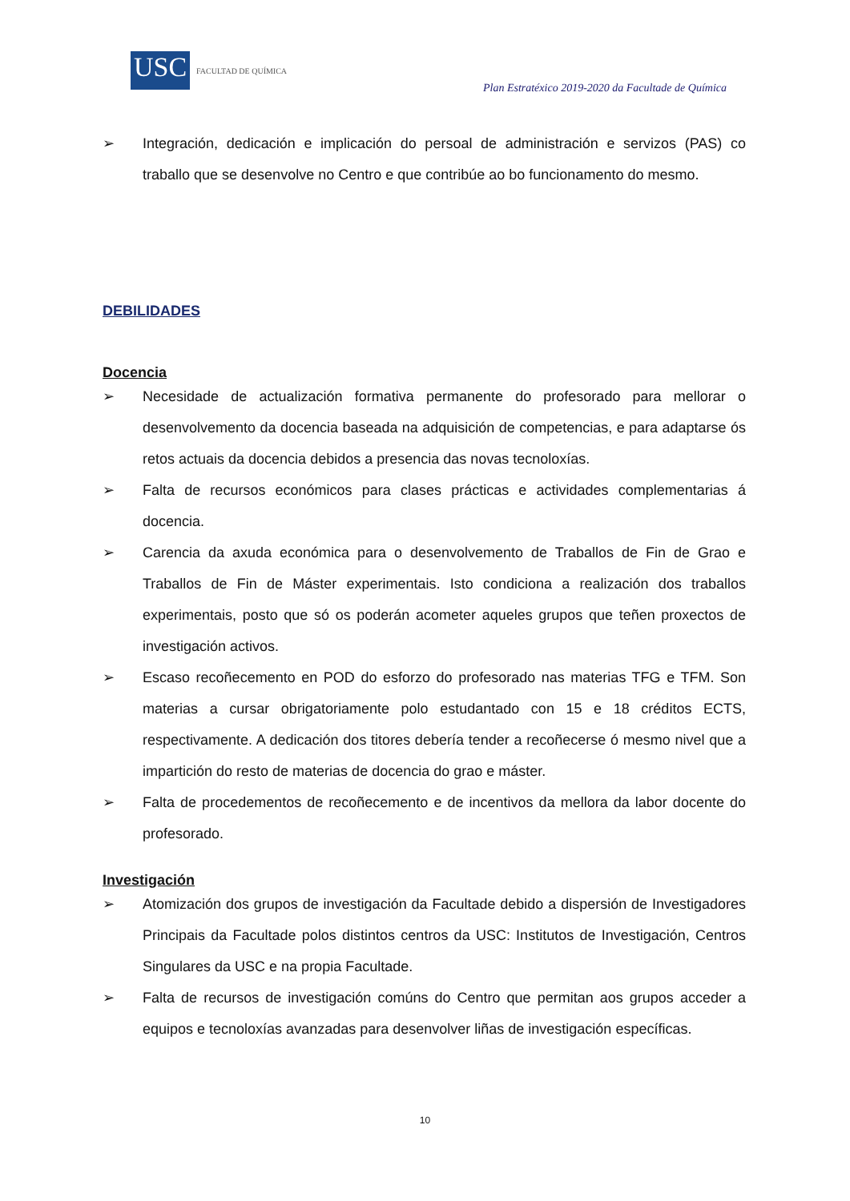USC
FACULTAD DE QUÍMICA
Plan Estratéxico 2019-2020 da Facultade de Química
➢ Integración, dedicación e implicación do persoal de administración e servizos (PAS) co traballo que se desenvolve no Centro e que contribúe ao bo funcionamento do mesmo.
DEBILIDADES
Docencia
➢ Necesidade de actualización formativa permanente do profesorado para mellorar o desenvolvemento da docencia baseada na adquisición de competencias, e para adaptarse ós retos actuais da docencia debidos a presencia das novas tecnoloxías.
➢ Falta de recursos económicos para clases prácticas e actividades complementarias á docencia.
➢ Carencia da axuda económica para o desenvolvemento de Traballos de Fin de Grao e Traballos de Fin de Máster experimentais. Isto condiciona a realización dos traballos experimentais, posto que só os poderán acometer aqueles grupos que teñen proxectos de investigación activos.
➢ Escaso recoñecemento en POD do esforzo do profesorado nas materias TFG e TFM. Son materias a cursar obrigatoriamente polo estudantado con 15 e 18 créditos ECTS, respectivamente. A dedicación dos titores debería tender a recoñecerse ó mesmo nivel que a impartición do resto de materias de docencia do grao e máster.
➢ Falta de procedementos de recoñecemento e de incentivos da mellora da labor docente do profesorado.
Investigación
➢ Atomización dos grupos de investigación da Facultade debido a dispersión de Investigadores Principais da Facultade polos distintos centros da USC: Institutos de Investigación, Centros Singulares da USC e na propia Facultade.
➢ Falta de recursos de investigación comúns do Centro que permitan aos grupos acceder a equipos e tecnoloxías avanzadas para desenvolver liñas de investigación específicas.
10